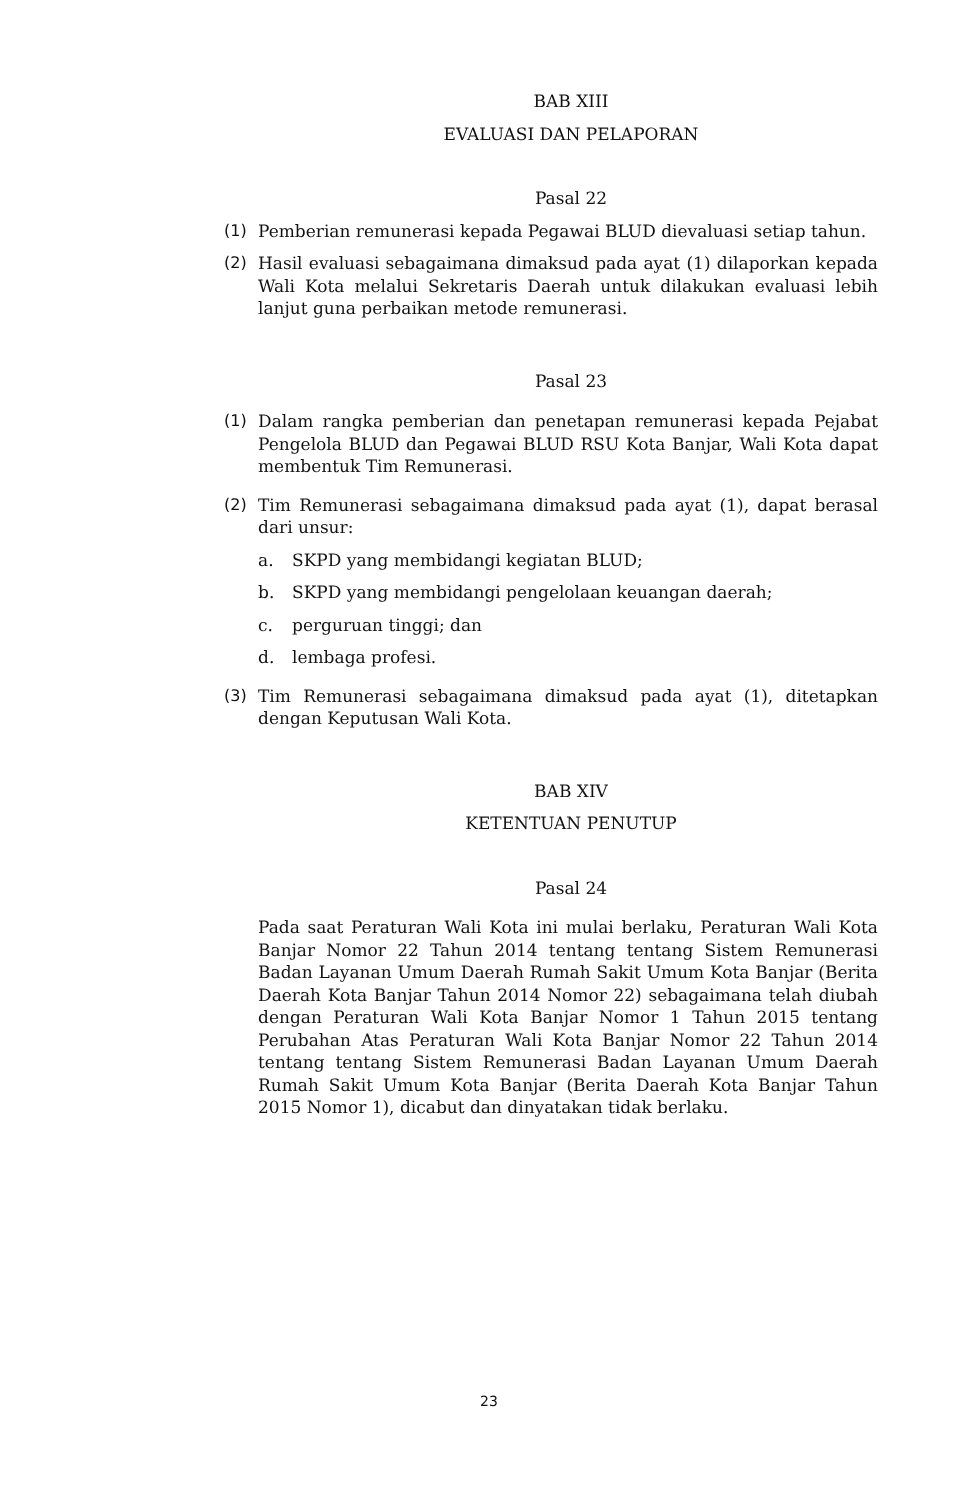BAB XIII
EVALUASI DAN PELAPORAN
Pasal 22
(1) Pemberian remunerasi kepada Pegawai BLUD dievaluasi setiap tahun.
(2) Hasil evaluasi sebagaimana dimaksud pada ayat (1) dilaporkan kepada Wali Kota melalui Sekretaris Daerah untuk dilakukan evaluasi lebih lanjut guna perbaikan metode remunerasi.
Pasal 23
(1) Dalam rangka pemberian dan penetapan remunerasi kepada Pejabat Pengelola BLUD dan Pegawai BLUD RSU Kota Banjar, Wali Kota dapat membentuk Tim Remunerasi.
(2) Tim Remunerasi sebagaimana dimaksud pada ayat (1), dapat berasal dari unsur:
a. SKPD yang membidangi kegiatan BLUD;
b. SKPD yang membidangi pengelolaan keuangan daerah;
c. perguruan tinggi; dan
d. lembaga profesi.
(3) Tim Remunerasi sebagaimana dimaksud pada ayat (1), ditetapkan dengan Keputusan Wali Kota.
BAB XIV
KETENTUAN PENUTUP
Pasal 24
Pada saat Peraturan Wali Kota ini mulai berlaku, Peraturan Wali Kota Banjar Nomor 22 Tahun 2014 tentang tentang Sistem Remunerasi Badan Layanan Umum Daerah Rumah Sakit Umum Kota Banjar (Berita Daerah Kota Banjar Tahun 2014 Nomor 22) sebagaimana telah diubah dengan Peraturan Wali Kota Banjar Nomor 1 Tahun 2015 tentang Perubahan Atas Peraturan Wali Kota Banjar Nomor 22 Tahun 2014 tentang tentang Sistem Remunerasi Badan Layanan Umum Daerah Rumah Sakit Umum Kota Banjar (Berita Daerah Kota Banjar Tahun 2015 Nomor 1), dicabut dan dinyatakan tidak berlaku.
23